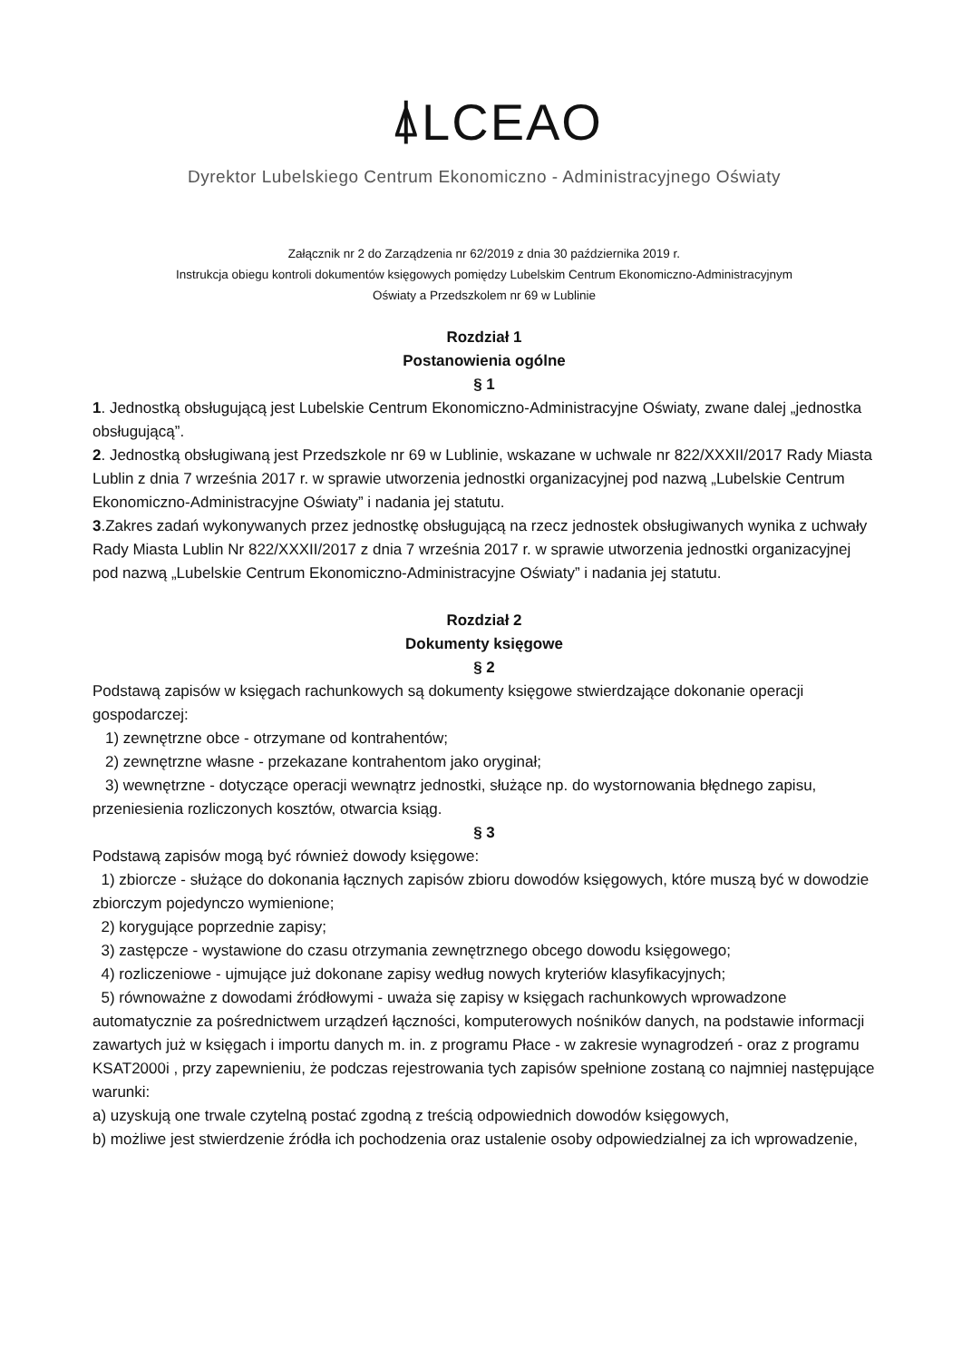⍋LCEAO
Dyrektor Lubelskiego Centrum Ekonomiczno - Administracyjnego Oświaty
Załącznik nr 2 do Zarządzenia nr 62/2019 z dnia 30 października 2019 r.
Instrukcja obiegu kontroli dokumentów księgowych pomiędzy Lubelskim Centrum Ekonomiczno-Administracyjnym
Oświaty a Przedszkolem nr 69 w Lublinie
Rozdział 1
Postanowienia ogólne
§ 1
1. Jednostką obsługującą jest Lubelskie Centrum Ekonomiczno-Administracyjne Oświaty, zwane dalej „jednostka obsługującą”.
2. Jednostką obsługiwaną jest Przedszkole nr 69 w Lublinie, wskazane w uchwale nr 822/XXXII/2017 Rady Miasta Lublin z dnia 7 września 2017 r. w sprawie utworzenia jednostki organizacyjnej pod nazwą „Lubelskie Centrum Ekonomiczno-Administracyjne Oświaty” i nadania jej statutu.
3.Zakres zadań wykonywanych przez jednostkę obsługującą na rzecz jednostek obsługiwanych wynika z uchwały Rady Miasta Lublin Nr 822/XXXII/2017 z dnia 7 września 2017 r. w sprawie utworzenia jednostki organizacyjnej pod nazwą „Lubelskie Centrum Ekonomiczno-Administracyjne Oświaty” i nadania jej statutu.
Rozdział 2
Dokumenty księgowe
§ 2
Podstawą zapisów w księgach rachunkowych są dokumenty księgowe stwierdzające dokonanie operacji gospodarczej:
1) zewnętrzne obce - otrzymane od kontrahentów;
2) zewnętrzne własne - przekazane kontrahentom jako oryginał;
3) wewnętrzne - dotyczące operacji wewnątrz jednostki, służące np. do wystornowania błędnego zapisu, przeniesienia rozliczonych kosztów, otwarcia ksiąg.
§ 3
Podstawą zapisów mogą być również dowody księgowe:
1) zbiorcze - służące do dokonania łącznych zapisów zbioru dowodów księgowych, które muszą być w dowodzie zbiorczym pojedynczo wymienione;
2) korygujące poprzednie zapisy;
3) zastępcze - wystawione do czasu otrzymania zewnętrznego obcego dowodu księgowego;
4) rozliczeniowe - ujmujące już dokonane zapisy według nowych kryteriów klasyfikacyjnych;
5) równoważne z dowodami źródłowymi - uważa się zapisy w księgach rachunkowych wprowadzone automatycznie za pośrednictwem urządzeń łączności, komputerowych nośników danych, na podstawie informacji zawartych już w księgach i importu danych m. in. z programu Płace - w zakresie wynagrodzeń - oraz z programu KSAT2000i , przy zapewnieniu, że podczas rejestrowania tych zapisów spełnione zostaną co najmniej następujące warunki:
a) uzyskują one trwale czytelną postać zgodną z treścią odpowiednich dowodów księgowych,
b) możliwe jest stwierdzenie źródła ich pochodzenia oraz ustalenie osoby odpowiedzialnej za ich wprowadzenie,